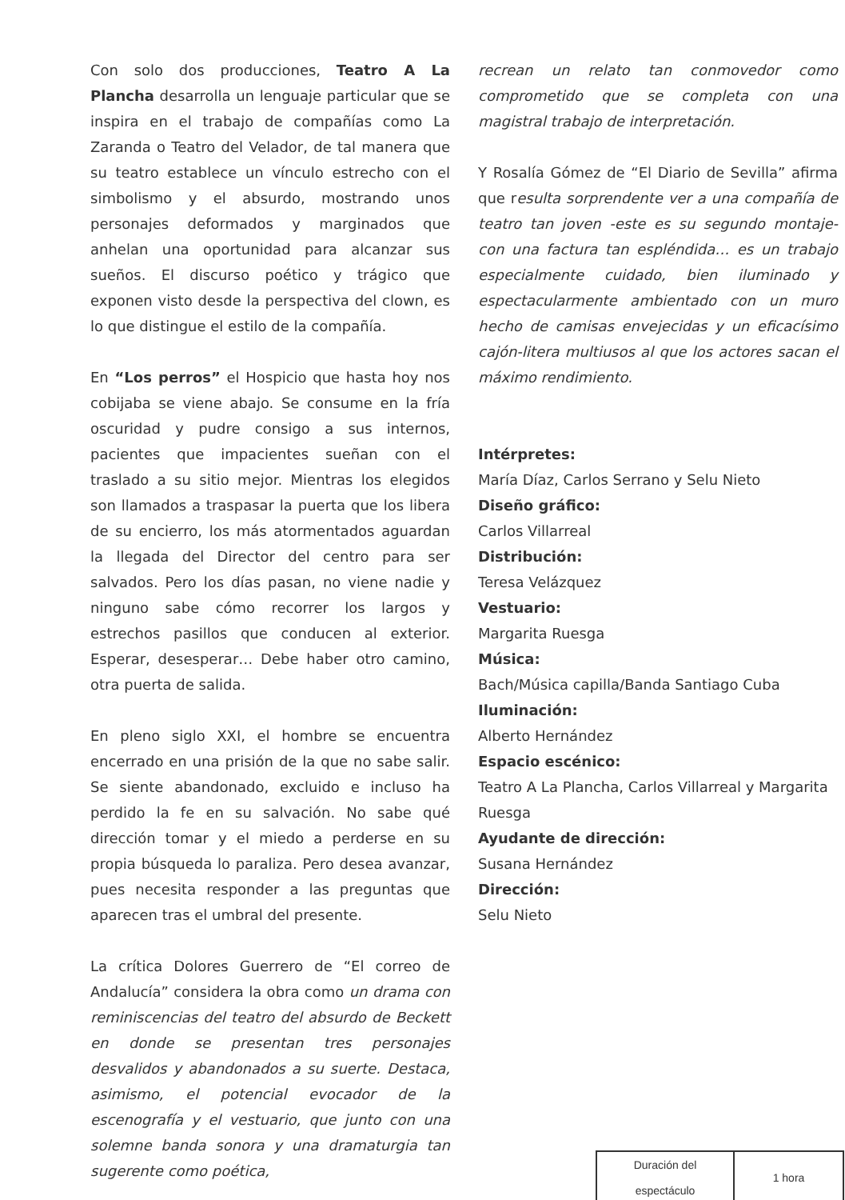Con solo dos producciones, Teatro A La Plancha desarrolla un lenguaje particular que se inspira en el trabajo de compañías como La Zaranda o Teatro del Velador, de tal manera que su teatro establece un vínculo estrecho con el simbolismo y el absurdo, mostrando unos personajes deformados y marginados que anhelan una oportunidad para alcanzar sus sueños. El discurso poético y trágico que exponen visto desde la perspectiva del clown, es lo que distingue el estilo de la compañía.
En “Los perros” el Hospicio que hasta hoy nos cobijaba se viene abajo. Se consume en la fría oscuridad y pudre consigo a sus internos, pacientes que impacientes sueñan con el traslado a su sitio mejor. Mientras los elegidos son llamados a traspasar la puerta que los libera de su encierro, los más atormentados aguardan la llegada del Director del centro para ser salvados. Pero los días pasan, no viene nadie y ninguno sabe cómo recorrer los largos y estrechos pasillos que conducen al exterior. Esperar, desesperar… Debe haber otro camino, otra puerta de salida.
En pleno siglo XXI, el hombre se encuentra encerrado en una prisión de la que no sabe salir. Se siente abandonado, excluido e incluso ha perdido la fe en su salvación. No sabe qué dirección tomar y el miedo a perderse en su propia búsqueda lo paraliza. Pero desea avanzar, pues necesita responder a las preguntas que aparecen tras el umbral del presente.
La crítica Dolores Guerrero de “El correo de Andalucía” considera la obra como un drama con reminiscencias del teatro del absurdo de Beckett en donde se presentan tres personajes desvalidos y abandonados a su suerte. Destaca, asimismo, el potencial evocador de la escenografía y el vestuario, que junto con una solemne banda sonora y una dramaturgia tan sugerente como poética,
recrean un relato tan conmovedor como comprometido que se completa con una magistral trabajo de interpretación.
Y Rosalía Gómez de “El Diario de Sevilla” afirma que resulta sorprendente ver a una compañía de teatro tan joven -este es su segundo montaje- con una factura tan espléndida… es un trabajo especialmente cuidado, bien iluminado y espectacularmente ambientado con un muro hecho de camisas envejecidas y un eficacísimo cajón-litera multiusos al que los actores sacan el máximo rendimiento.
Intérpretes:
María Díaz, Carlos Serrano y Selu Nieto
Diseño gráfico:
Carlos Villarreal
Distribución:
Teresa Velázquez
Vestuario:
Margarita Ruesga
Música:
Bach/Música capilla/Banda Santiago Cuba
Iluminación:
Alberto Hernández
Espacio escénico:
Teatro A La Plancha, Carlos Villarreal y Margarita Ruesga
Ayudante de dirección:
Susana Hernández
Dirección:
Selu Nieto
| Duración del espectáculo | 1 hora |